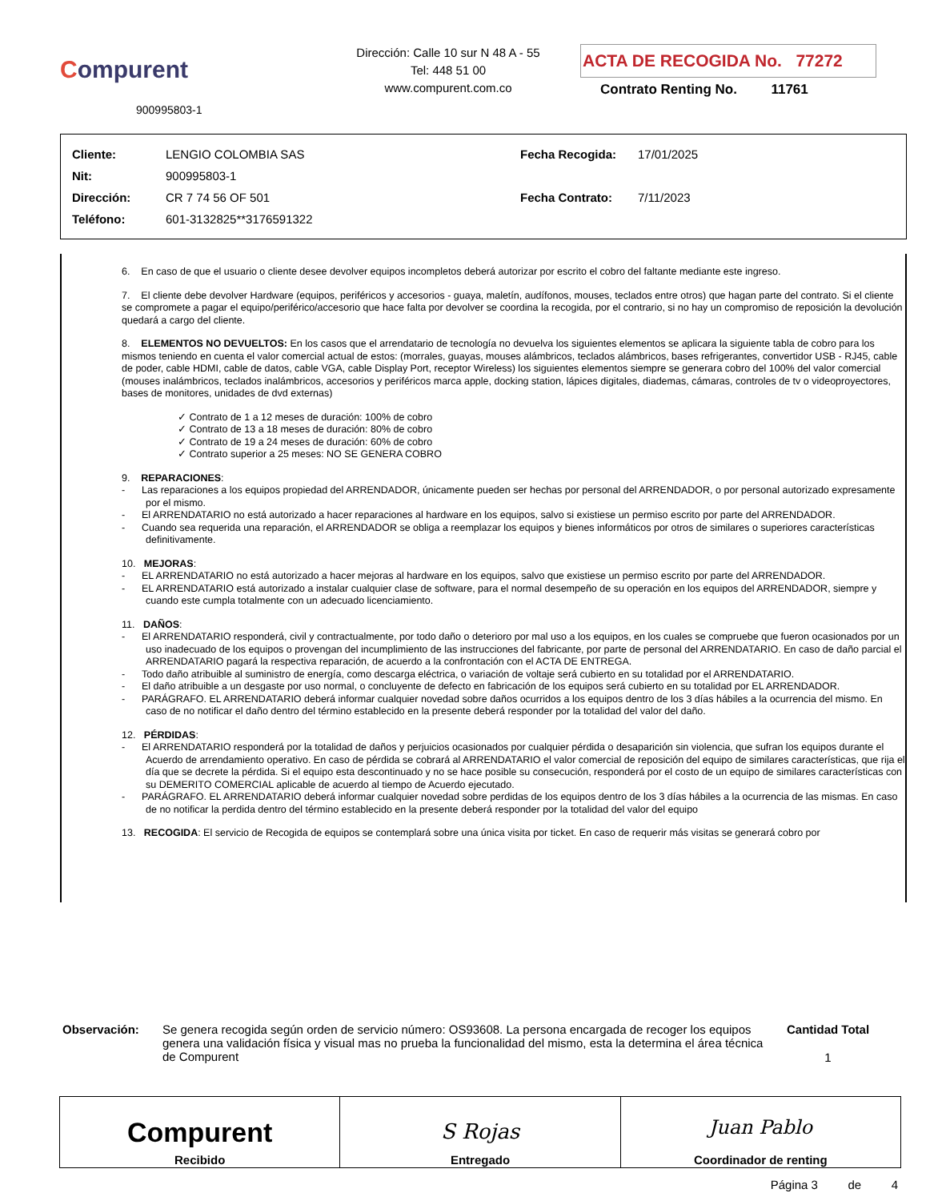Compurent
900995803-1
Dirección: Calle 10 sur N 48 A - 55
Tel: 448 51 00
www.compurent.com.co
ACTA DE RECOGIDA No. 77272
Contrato Renting No. 11761
| Cliente: | LENGIO COLOMBIA SAS |
| Nit: | 900995803-1 |
| Dirección: | CR 7 74 56 OF 501 |
| Teléfono: | 601-3132825**3176591322 |
| Fecha Recogida: | 17/01/2025 |
| Fecha Contrato: | 7/11/2023 |
6. En caso de que el usuario o cliente desee devolver equipos incompletos deberá autorizar por escrito el cobro del faltante mediante este ingreso.
7. El cliente debe devolver Hardware (equipos, periféricos y accesorios - guaya, maletín, audífonos, mouses, teclados entre otros) que hagan parte del contrato. Si el cliente se compromete a pagar el equipo/periférico/accesorio que hace falta por devolver se coordina la recogida, por el contrario, si no hay un compromiso de reposición la devolución quedará a cargo del cliente.
8. ELEMENTOS NO DEVUELTOS: En los casos que el arrendatario de tecnología no devuelva los siguientes elementos se aplicara la siguiente tabla de cobro para los mismos teniendo en cuenta el valor comercial actual de estos: (morrales, guayas, mouses alámbricos, teclados alámbricos, bases refrigerantes, convertidor USB - RJ45, cable de poder, cable HDMI, cable de datos, cable VGA, cable Display Port, receptor Wireless) los siguientes elementos siempre se generara cobro del 100% del valor comercial (mouses inalámbricos, teclados inalámbricos, accesorios y periféricos marca apple, docking station, lápices digitales, diademas, cámaras, controles de tv o videoproyectores, bases de monitores, unidades de dvd externas)
✓ Contrato de 1 a 12 meses de duración: 100% de cobro
✓ Contrato de 13 a 18 meses de duración: 80% de cobro
✓ Contrato de 19 a 24 meses de duración: 60% de cobro
✓ Contrato superior a 25 meses: NO SE GENERA COBRO
9. REPARACIONES:
- Las reparaciones a los equipos propiedad del ARRENDADOR, únicamente pueden ser hechas por personal del ARRENDADOR, o por personal autorizado expresamente por el mismo.
- El ARRENDATARIO no está autorizado a hacer reparaciones al hardware en los equipos, salvo si existiese un permiso escrito por parte del ARRENDADOR.
- Cuando sea requerida una reparación, el ARRENDADOR se obliga a reemplazar los equipos y bienes informáticos por otros de similares o superiores características definitivamente.
10. MEJORAS:
- EL ARRENDATARIO no está autorizado a hacer mejoras al hardware en los equipos, salvo que existiese un permiso escrito por parte del ARRENDADOR.
- EL ARRENDATARIO está autorizado a instalar cualquier clase de software, para el normal desempeño de su operación en los equipos del ARRENDADOR, siempre y cuando este cumpla totalmente con un adecuado licenciamiento.
11. DAÑOS:
- El ARRENDATARIO responderá, civil y contractualmente, por todo daño o deterioro por mal uso a los equipos, en los cuales se compruebe que fueron ocasionados por un uso inadecuado de los equipos o provengan del incumplimiento de las instrucciones del fabricante, por parte de personal del ARRENDATARIO. En caso de daño parcial el ARRENDATARIO pagará la respectiva reparación, de acuerdo a la confrontación con el ACTA DE ENTREGA.
- Todo daño atribuible al suministro de energía, como descarga eléctrica, o variación de voltaje será cubierto en su totalidad por el ARRENDATARIO.
- El daño atribuible a un desgaste por uso normal, o concluyente de defecto en fabricación de los equipos será cubierto en su totalidad por EL ARRENDADOR.
- PARÁGRAFO. EL ARRENDATARIO deberá informar cualquier novedad sobre daños ocurridos a los equipos dentro de los 3 días hábiles a la ocurrencia del mismo. En caso de no notificar el daño dentro del término establecido en la presente deberá responder por la totalidad del valor del daño.
12. PÉRDIDAS:
- El ARRENDATARIO responderá por la totalidad de daños y perjuicios ocasionados por cualquier pérdida o desaparición sin violencia, que sufran los equipos durante el Acuerdo de arrendamiento operativo. En caso de pérdida se cobrará al ARRENDATARIO el valor comercial de reposición del equipo de similares características, que rija el día que se decrete la pérdida. Si el equipo esta descontinuado y no se hace posible su consecución, responderá por el costo de un equipo de similares características con su DEMERITO COMERCIAL aplicable de acuerdo al tiempo de Acuerdo ejecutado.
- PARÁGRAFO. EL ARRENDATARIO deberá informar cualquier novedad sobre perdidas de los equipos dentro de los 3 días hábiles a la ocurrencia de las mismas. En caso de no notificar la perdida dentro del término establecido en la presente deberá responder por la totalidad del valor del equipo
13. RECOGIDA: El servicio de Recogida de equipos se contemplará sobre una única visita por ticket. En caso de requerir más visitas se generará cobro por
Observación: Se genera recogida según orden de servicio número: OS93608. La persona encargada de recoger los equipos genera una validación física y visual mas no prueba la funcionalidad del mismo, esta la determina el área técnica de Compurent
Cantidad Total
1
| Compurent Recibido | S Rojas Entregado | Juan Pablo Coordinador de renting |
Página 3 de 4